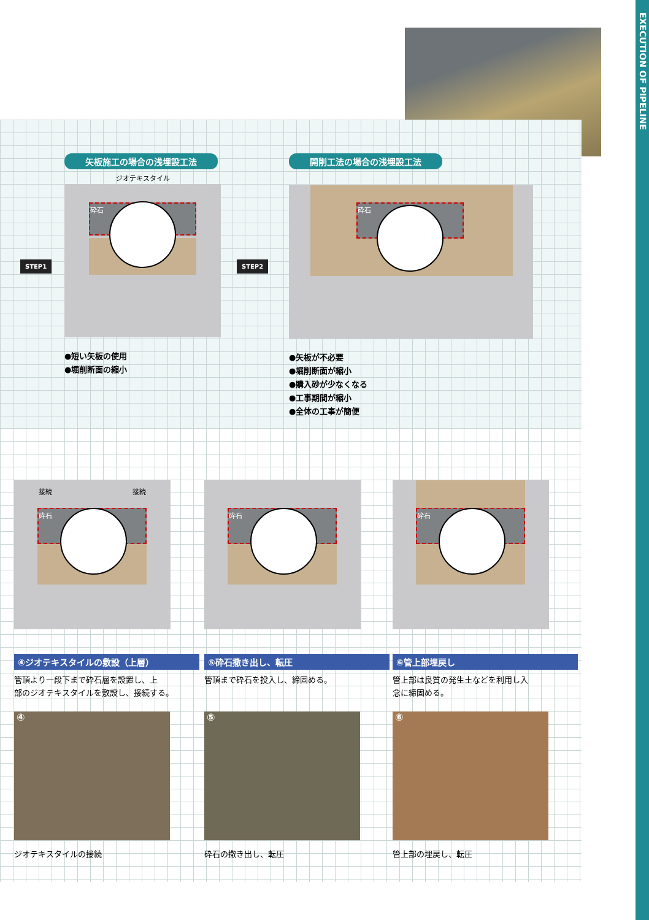EXECUTION OF PIPELINE
STEP1 STEP2
矢板施工の場合の浅埋設工法
ジオテキスタイル
砕石
●短い矢板の使用
●堀削断面の縮小
開削工法の場合の浅埋設工法
砕石
●矢板が不必要
●堀削断面が縮小
●購入砂が少なくなる
●工事期間が縮小
●全体の工事が簡便
接続 接続
砕石
④ジオテキスタイルの敷設（上層）
管頂より一段下まで砕石層を設置し、上
部のジオテキスタイルを敷設し、接続する。
④
ジオテキスタイルの接続
砕石
⑤砕石撒き出し、転圧
管頂まで砕石を投入し、締固める。
⑤
砕石の撒き出し、転圧
砕石
⑥管上部埋戻し
管上部は良質の発生土などを利用し入
念に締固める。
⑥
管上部の埋戻し、転圧